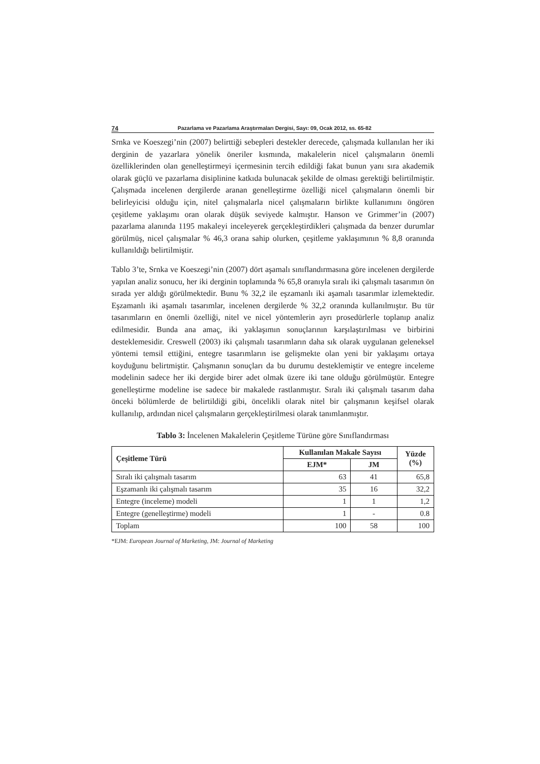74 Pazarlama ve Pazarlama Araştırmaları Dergisi, Sayı: 09, Ocak 2012, ss. 65-82
Srnka ve Koeszegi’nin (2007) belirttiği sebepleri destekler derecede, çalışmada kullanılan her iki derginin de yazarlara yönelik öneriler kısmında, makalelerin nicel çalışmaların önemli özelliklerinden olan genelleştirmeyi içermesinin tercih edildiği fakat bunun yanı sıra akademik olarak güçlü ve pazarlama disiplinine katkıda bulunacak şekilde de olması gerektiği belirtilmiştir. Çalışmada incelenen dergilerde aranan genelleştirme özelliği nicel çalışmaların önemli bir belirleyicisi olduğu için, nitel çalışmalarla nicel çalışmaların birlikte kullanımını öngören çeşitleme yaklaşımı oran olarak düşük seviyede kalmıştır. Hanson ve Grimmer’in (2007) pazarlama alanında 1195 makaleyi inceleyerek gerçekleştirdikleri çalışmada da benzer durumlar görülmüş, nicel çalışmalar % 46,3 orana sahip olurken, çeşitleme yaklaşımının % 8,8 oranında kullanıldığı belirtilmiştir.
Tablo 3’te, Srnka ve Koeszegi’nin (2007) dört aşamalı sınıflandırmasına göre incelenen dergilerde yapılan analiz sonucu, her iki derginin toplamında % 65,8 oranıyla sıralı iki çalışmalı tasarımın ön sırada yer aldığı görülmektedir. Bunu % 32,2 ile eşzamanlı iki aşamalı tasarımlar izlemektedir. Eşzamanlı iki aşamalı tasarımlar, incelenen dergilerde % 32,2 oranında kullanılmıştır. Bu tür tasarımların en önemli özelliği, nitel ve nicel yöntemlerin ayrı prosedürlerle toplanıp analiz edilmesidir. Bunda ana amaç, iki yaklaşımın sonuçlarının karşılaştırılması ve birbirini desteklemesidir. Creswell (2003) iki çalışmalı tasarımların daha sık olarak uygulanan geleneksel yöntemi temsil ettiğini, entegre tasarımların ise gelişmekte olan yeni bir yaklaşımı ortaya koyduğunu belirtmiştir. Çalışmanın sonuçları da bu durumu desteklemiştir ve entegre inceleme modelinin sadece her iki dergide birer adet olmak üzere iki tane olduğu görülmüştür. Entegre genelleştirme modeline ise sadece bir makalede rastlanmıştır. Sıralı iki çalışmalı tasarım daha önceki bölümlerde de belirtildiği gibi, öncelikli olarak nitel bir çalışmanın keşifsel olarak kullanılıp, ardından nicel çalışmaların gerçekleştirilmesi olarak tanımlanmıştır.
Tablo 3: İncelenen Makalelerin Çeşitleme Türüne göre Sınıflandırması
| Çeşitleme Türü | Kullanılan Makale Sayısı | | Yüzde (%) |
| --- | --- | --- | --- |
| | EJM* | JM | |
| Sıralı iki çalışmalı tasarım | 63 | 41 | 65,8 |
| Eşzamanlı iki çalışmalı tasarım | 35 | 16 | 32,2 |
| Entegre (inceleme) modeli | 1 | 1 | 1,2 |
| Entegre (genelleştirme) modeli | 1 | - | 0.8 |
| Toplam | 100 | 58 | 100 |
*EJM: European Journal of Marketing, JM: Journal of Marketing